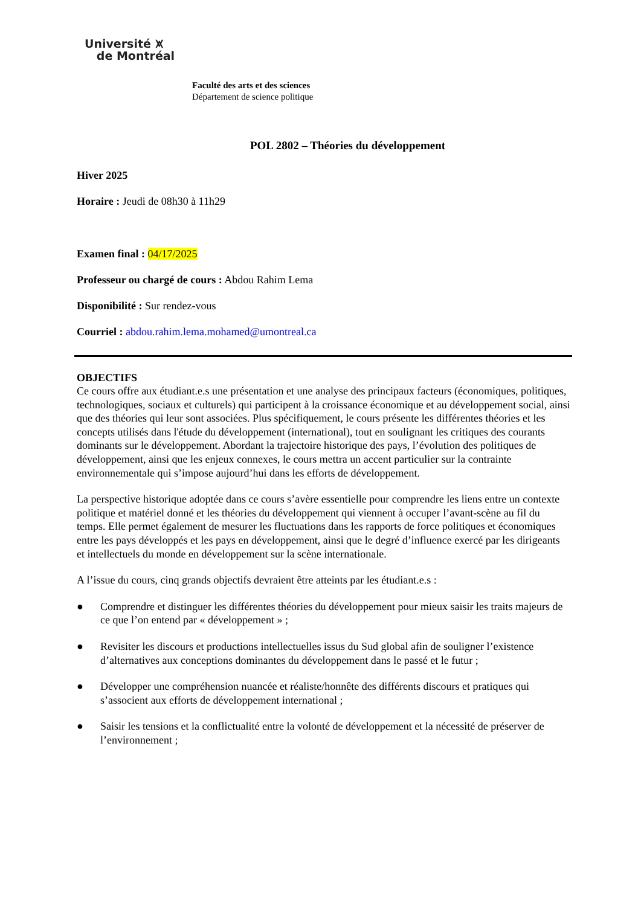Université ⩙
de Montréal
Faculté des arts et des sciences
Département de science politique
POL 2802 – Théories du développement
Hiver 2025
Horaire : Jeudi de 08h30 à 11h29
Examen final : 04/17/2025
Professeur ou chargé de cours : Abdou Rahim Lema
Disponibilité : Sur rendez-vous
Courriel : abdou.rahim.lema.mohamed@umontreal.ca
OBJECTIFS
Ce cours offre aux étudiant.e.s une présentation et une analyse des principaux facteurs (économiques, politiques, technologiques, sociaux et culturels) qui participent à la croissance économique et au développement social, ainsi que des théories qui leur sont associées. Plus spécifiquement, le cours présente les différentes théories et les concepts utilisés dans l'étude du développement (international), tout en soulignant les critiques des courants dominants sur le développement. Abordant la trajectoire historique des pays, l’évolution des politiques de développement, ainsi que les enjeux connexes, le cours mettra un accent particulier sur la contrainte environnementale qui s’impose aujourd’hui dans les efforts de développement.
La perspective historique adoptée dans ce cours s’avère essentielle pour comprendre les liens entre un contexte politique et matériel donné et les théories du développement qui viennent à occuper l’avant-scène au fil du temps. Elle permet également de mesurer les fluctuations dans les rapports de force politiques et économiques entre les pays développés et les pays en développement, ainsi que le degré d’influence exercé par les dirigeants et intellectuels du monde en développement sur la scène internationale.
A l’issue du cours, cinq grands objectifs devraient être atteints par les étudiant.e.s :
● Comprendre et distinguer les différentes théories du développement pour mieux saisir les traits majeurs de ce que l’on entend par « développement » ;
● Revisiter les discours et productions intellectuelles issus du Sud global afin de souligner l’existence d’alternatives aux conceptions dominantes du développement dans le passé et le futur ;
● Développer une compréhension nuancée et réaliste/honnête des différents discours et pratiques qui s’associent aux efforts de développement international ;
● Saisir les tensions et la conflictualité entre la volonté de développement et la nécessité de préserver de l’environnement ;